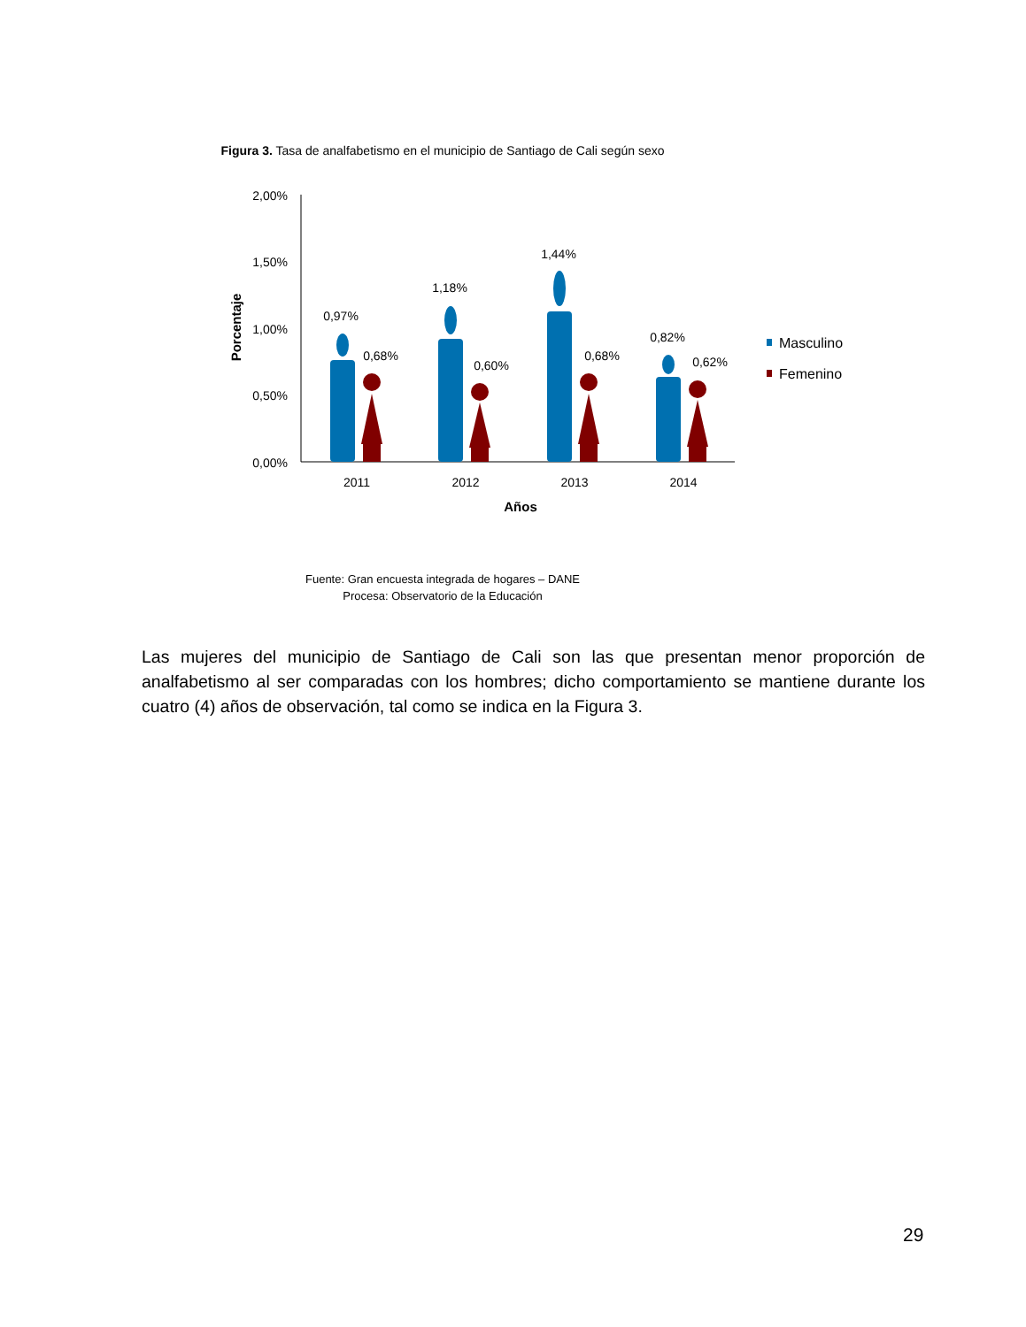Figura 3. Tasa de analfabetismo en el municipio de Santiago de Cali según sexo
2,00%
1,50%
1,00%
0,50%
0,00%
Porcentaje
0,97%
0,68%
1,18%
0,60%
1,44%
0,68%
0,82%
0,62%
2011
2012
2013
2014
Años
Masculino
Femenino
Fuente: Gran encuesta integrada de hogares – DANE
Procesa: Observatorio de la Educación
Las mujeres del municipio de Santiago de Cali son las que presentan menor proporción de analfabetismo al ser comparadas con los hombres; dicho comportamiento se mantiene durante los cuatro (4) años de observación, tal como se indica en la Figura 3.
29